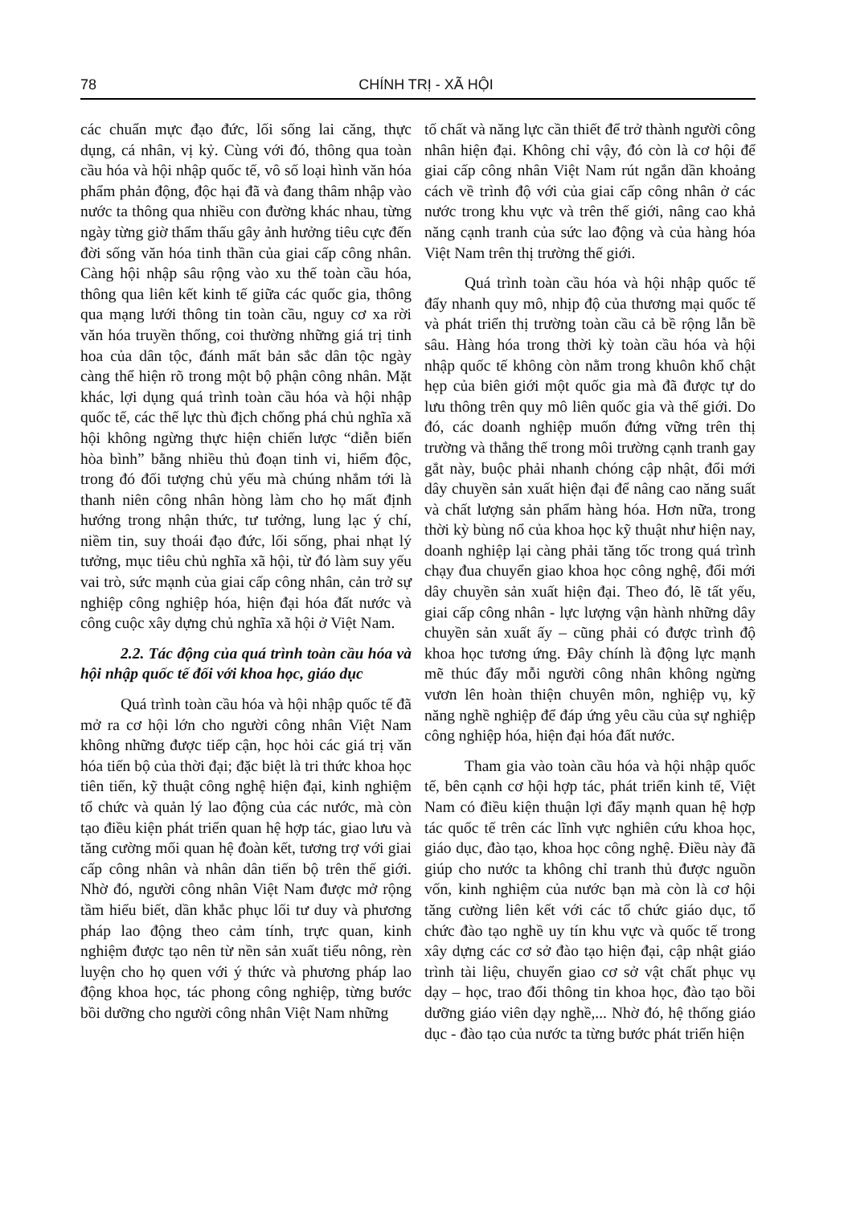78 CHÍNH TRỊ - XÃ HỘI
các chuẩn mực đạo đức, lối sống lai căng, thực dụng, cá nhân, vị kỷ. Cùng với đó, thông qua toàn cầu hóa và hội nhập quốc tế, vô số loại hình văn hóa phẩm phản động, độc hại đã và đang thâm nhập vào nước ta thông qua nhiều con đường khác nhau, từng ngày từng giờ thẩm thấu gây ảnh hưởng tiêu cực đến đời sống văn hóa tinh thần của giai cấp công nhân. Càng hội nhập sâu rộng vào xu thế toàn cầu hóa, thông qua liên kết kinh tế giữa các quốc gia, thông qua mạng lưới thông tin toàn cầu, nguy cơ xa rời văn hóa truyền thống, coi thường những giá trị tinh hoa của dân tộc, đánh mất bản sắc dân tộc ngày càng thể hiện rõ trong một bộ phận công nhân. Mặt khác, lợi dụng quá trình toàn cầu hóa và hội nhập quốc tế, các thế lực thù địch chống phá chủ nghĩa xã hội không ngừng thực hiện chiến lược “diễn biến hòa bình” bằng nhiều thủ đoạn tinh vi, hiểm độc, trong đó đối tượng chủ yếu mà chúng nhắm tới là thanh niên công nhân hòng làm cho họ mất định hướng trong nhận thức, tư tưởng, lung lạc ý chí, niềm tin, suy thoái đạo đức, lối sống, phai nhạt lý tưởng, mục tiêu chủ nghĩa xã hội, từ đó làm suy yếu vai trò, sức mạnh của giai cấp công nhân, cản trở sự nghiệp công nghiệp hóa, hiện đại hóa đất nước và công cuộc xây dựng chủ nghĩa xã hội ở Việt Nam.
2.2. Tác động của quá trình toàn cầu hóa và hội nhập quốc tế đối với khoa học, giáo dục
Quá trình toàn cầu hóa và hội nhập quốc tế đã mở ra cơ hội lớn cho người công nhân Việt Nam không những được tiếp cận, học hỏi các giá trị văn hóa tiến bộ của thời đại; đặc biệt là tri thức khoa học tiên tiến, kỹ thuật công nghệ hiện đại, kinh nghiệm tổ chức và quản lý lao động của các nước, mà còn tạo điều kiện phát triển quan hệ hợp tác, giao lưu và tăng cường mối quan hệ đoàn kết, tương trợ với giai cấp công nhân và nhân dân tiến bộ trên thế giới. Nhờ đó, người công nhân Việt Nam được mở rộng tầm hiểu biết, dần khắc phục lối tư duy và phương pháp lao động theo cảm tính, trực quan, kinh nghiệm được tạo nên từ nền sản xuất tiểu nông, rèn luyện cho họ quen với ý thức và phương pháp lao động khoa học, tác phong công nghiệp, từng bước bồi dưỡng cho người công nhân Việt Nam những
tố chất và năng lực cần thiết để trở thành người công nhân hiện đại. Không chỉ vậy, đó còn là cơ hội để giai cấp công nhân Việt Nam rút ngắn dần khoảng cách về trình độ với của giai cấp công nhân ở các nước trong khu vực và trên thế giới, nâng cao khả năng cạnh tranh của sức lao động và của hàng hóa Việt Nam trên thị trường thế giới.
Quá trình toàn cầu hóa và hội nhập quốc tế đẩy nhanh quy mô, nhịp độ của thương mại quốc tế và phát triển thị trường toàn cầu cả bề rộng lẫn bề sâu. Hàng hóa trong thời kỳ toàn cầu hóa và hội nhập quốc tế không còn nằm trong khuôn khổ chật hẹp của biên giới một quốc gia mà đã được tự do lưu thông trên quy mô liên quốc gia và thế giới. Do đó, các doanh nghiệp muốn đứng vững trên thị trường và thắng thế trong môi trường cạnh tranh gay gắt này, buộc phải nhanh chóng cập nhật, đổi mới dây chuyền sản xuất hiện đại để nâng cao năng suất và chất lượng sản phẩm hàng hóa. Hơn nữa, trong thời kỳ bùng nổ của khoa học kỹ thuật như hiện nay, doanh nghiệp lại càng phải tăng tốc trong quá trình chạy đua chuyển giao khoa học công nghệ, đổi mới dây chuyền sản xuất hiện đại. Theo đó, lẽ tất yếu, giai cấp công nhân - lực lượng vận hành những dây chuyền sản xuất ấy – cũng phải có được trình độ khoa học tương ứng. Đây chính là động lực mạnh mẽ thúc đẩy mỗi người công nhân không ngừng vươn lên hoàn thiện chuyên môn, nghiệp vụ, kỹ năng nghề nghiệp để đáp ứng yêu cầu của sự nghiệp công nghiệp hóa, hiện đại hóa đất nước.
Tham gia vào toàn cầu hóa và hội nhập quốc tế, bên cạnh cơ hội hợp tác, phát triển kinh tế, Việt Nam có điều kiện thuận lợi đẩy mạnh quan hệ hợp tác quốc tế trên các lĩnh vực nghiên cứu khoa học, giáo dục, đào tạo, khoa học công nghệ. Điều này đã giúp cho nước ta không chỉ tranh thủ được nguồn vốn, kinh nghiệm của nước bạn mà còn là cơ hội tăng cường liên kết với các tổ chức giáo dục, tổ chức đào tạo nghề uy tín khu vực và quốc tế trong xây dựng các cơ sở đào tạo hiện đại, cập nhật giáo trình tài liệu, chuyển giao cơ sở vật chất phục vụ dạy – học, trao đổi thông tin khoa học, đào tạo bồi dưỡng giáo viên dạy nghề,... Nhờ đó, hệ thống giáo dục - đào tạo của nước ta từng bước phát triển hiện